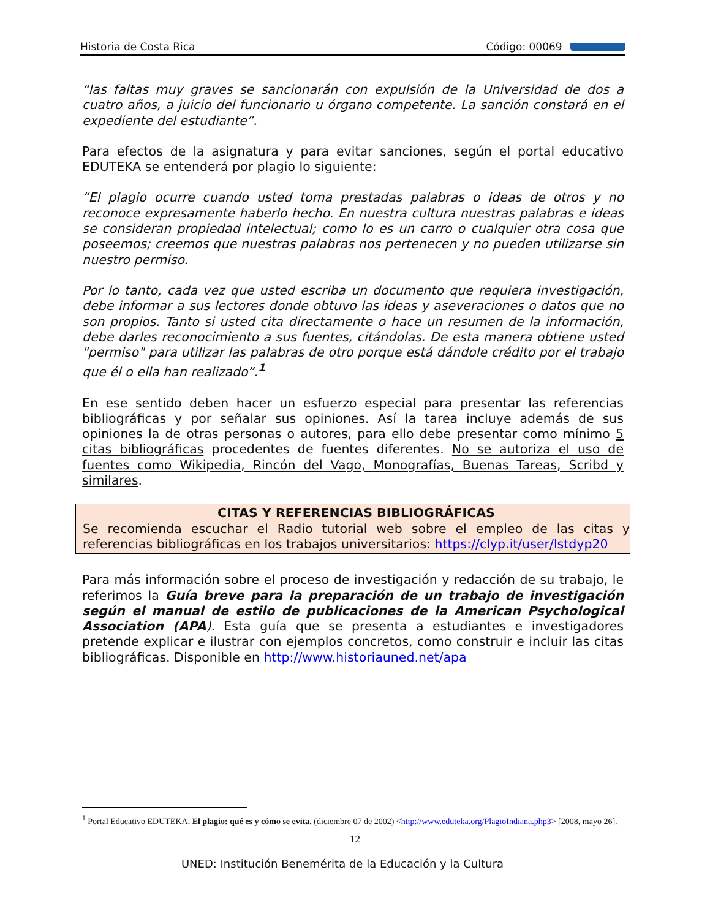Historia de Costa Rica Código: 00069
“las faltas muy graves se sancionarán con expulsión de la Universidad de dos a cuatro años, a juicio del funcionario u órgano competente. La sanción constará en el expediente del estudiante”.
Para efectos de la asignatura y para evitar sanciones, según el portal educativo EDUTEKA se entenderá por plagio lo siguiente:
“El plagio ocurre cuando usted toma prestadas palabras o ideas de otros y no reconoce expresamente haberlo hecho. En nuestra cultura nuestras palabras e ideas se consideran propiedad intelectual; como lo es un carro o cualquier otra cosa que poseemos; creemos que nuestras palabras nos pertenecen y no pueden utilizarse sin nuestro permiso.
Por lo tanto, cada vez que usted escriba un documento que requiera investigación, debe informar a sus lectores donde obtuvo las ideas y aseveraciones o datos que no son propios. Tanto si usted cita directamente o hace un resumen de la información, debe darles reconocimiento a sus fuentes, citándolas. De esta manera obtiene usted "permiso" para utilizar las palabras de otro porque está dándole crédito por el trabajo que él o ella han realizado”.<sup>1</sup>
En ese sentido deben hacer un esfuerzo especial para presentar las referencias bibliográficas y por señalar sus opiniones. Así la tarea incluye además de sus opiniones la de otras personas o autores, para ello debe presentar como mínimo 5 citas bibliográficas procedentes de fuentes diferentes. No se autoriza el uso de fuentes como Wikipedia, Rincón del Vago, Monografías, Buenas Tareas, Scribd y similares.
CITAS Y REFERENCIAS BIBLIOGRÁFICAS
Se recomienda escuchar el Radio tutorial web sobre el empleo de las citas y referencias bibliográficas en los trabajos universitarios: https://clyp.it/user/lstdyp20
Para más información sobre el proceso de investigación y redacción de su trabajo, le referimos la Guía breve para la preparación de un trabajo de investigación según el manual de estilo de publicaciones de la American Psychological Association (APA). Esta guía que se presenta a estudiantes e investigadores pretende explicar e ilustrar con ejemplos concretos, como construir e incluir las citas bibliográficas. Disponible en http://www.historiauned.net/apa
<sup>1</sup> Portal Educativo EDUTEKA. El plagio: qué es y cómo se evita. (diciembre 07 de 2002) <http://www.eduteka.org/PlagioIndiana.php3> [2008, mayo 26].
12
UNED: Institución Benemérita de la Educación y la Cultura